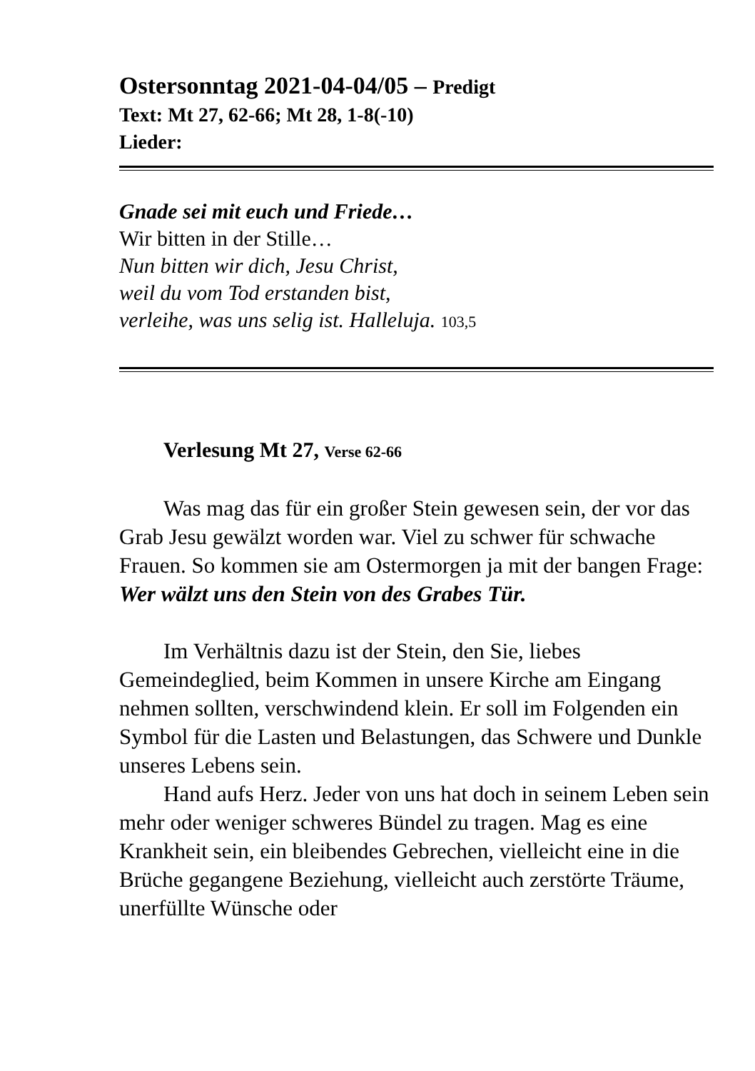Ostersonntag 2021-04-04/05 – Predigt
Text: Mt 27, 62-66; Mt 28, 1-8(-10)
Lieder:
Gnade sei mit euch und Friede…
Wir bitten in der Stille…
Nun bitten wir dich, Jesu Christ,
weil du vom Tod erstanden bist,
verleihe, was uns selig ist. Halleluja. 103,5
Verlesung Mt 27, Verse 62-66
Was mag das für ein großer Stein gewesen sein, der vor das Grab Jesu gewälzt worden war. Viel zu schwer für schwache Frauen. So kommen sie am Ostermorgen ja mit der bangen Frage: Wer wälzt uns den Stein von des Grabes Tür.
Im Verhältnis dazu ist der Stein, den Sie, liebes Gemeindeglied, beim Kommen in unsere Kirche am Eingang nehmen sollten, verschwindend klein. Er soll im Folgenden ein Symbol für die Lasten und Belastungen, das Schwere und Dunkle unseres Lebens sein.
Hand aufs Herz. Jeder von uns hat doch in seinem Leben sein mehr oder weniger schweres Bündel zu tragen. Mag es eine Krankheit sein, ein bleibendes Gebrechen, vielleicht eine in die Brüche gegangene Beziehung, vielleicht auch zerstörte Träume, unerfüllte Wünsche oder